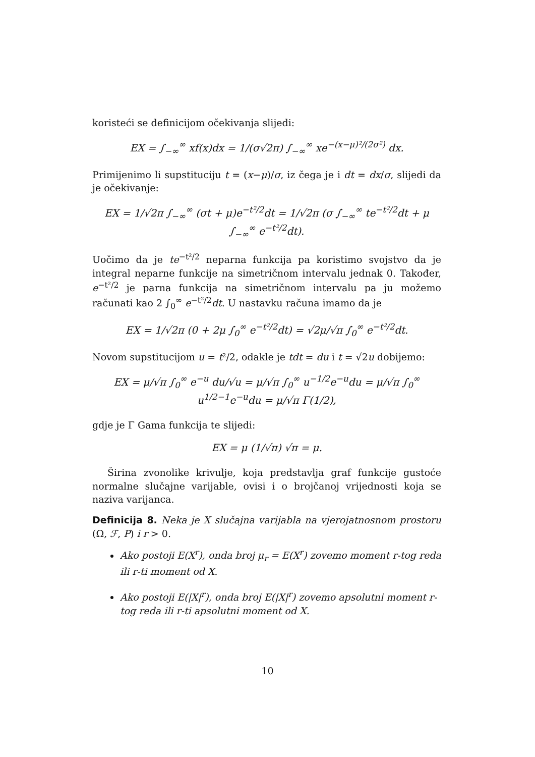koristeći se definicijom očekivanja slijedi:
EX = ∫<sub>−∞</sub><sup>∞</sup> xf(x)dx = 1/(σ√2π) ∫<sub>−∞</sub><sup>∞</sup> xe<sup>−(x−μ)²/(2σ²)</sup> dx.
Primijenimo li supstituciju t = (x−μ)/σ, iz čega je i dt = dx/σ, slijedi da je očekivanje:
EX = 1/√2π ∫<sub>−∞</sub><sup>∞</sup> (σt + μ)e<sup>−t²/2</sup>dt = 1/√2π (σ ∫<sub>−∞</sub><sup>∞</sup> te<sup>−t²/2</sup>dt + μ ∫<sub>−∞</sub><sup>∞</sup> e<sup>−t²/2</sup>dt).
Uočimo da je te<sup>−t²/2</sup> neparna funkcija pa koristimo svojstvo da je integral neparne funkcije na simetričnom intervalu jednak 0. Također, e<sup>−t²/2</sup> je parna funkcija na simetričnom intervalu pa ju možemo računati kao 2 ∫<sub>0</sub><sup>∞</sup> e<sup>−t²/2</sup>dt. U nastavku računa imamo da je
EX = 1/√2π (0 + 2μ ∫<sub>0</sub><sup>∞</sup> e<sup>−t²/2</sup>dt) = √2μ/√π ∫<sub>0</sub><sup>∞</sup> e<sup>−t²/2</sup>dt.
Novom supstitucijom u = t²/2, odakle je tdt = du i t = √2u dobijemo:
EX = μ/√π ∫<sub>0</sub><sup>∞</sup> e<sup>−u</sup> du/√u = μ/√π ∫<sub>0</sub><sup>∞</sup> u<sup>−1/2</sup>e<sup>−u</sup>du = μ/√π ∫<sub>0</sub><sup>∞</sup> u<sup>1/2−1</sup>e<sup>−u</sup>du = μ/√π Γ(1/2),
gdje je Γ Gama funkcija te slijedi:
EX = μ (1/√π) √π = μ.
Širina zvonolike krivulje, koja predstavlja graf funkcije gustoće normalne slučajne varijable, ovisi i o brojčanoj vrijednosti koja se naziva varijanca.
Definicija 8. Neka je X slučajna varijabla na vjerojatnosnom prostoru (Ω, ℱ, P) i r > 0.
Ako postoji E(X<sup>r</sup>), onda broj μ<sub>r</sub> = E(X<sup>r</sup>) zovemo moment r-tog reda ili r-ti moment od X.
Ako postoji E(|X|<sup>r</sup>), onda broj E(|X|<sup>r</sup>) zovemo apsolutni moment r-tog reda ili r-ti apsolutni moment od X.
10